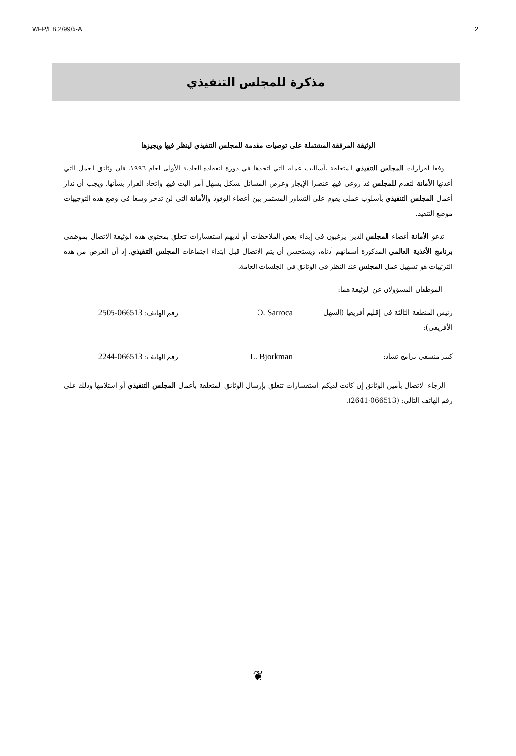WFP/EB.2/99/5-A 2
مذكرة للمجلس التنفيذي
الوثيقة المرفقة المشتملة على توصيات مقدمة للمجلس التنفيذي لينظر فيها ويجيزها
وفقا لقرارات المجلس التنفيذي المتعلقة بأساليب عمله التي اتخذها في دورة انعقاده العادية الأولى لعام ١٩٩٦، فان وثائق العمل التي أعدتها الأمانة لتقدم للمجلس قد روعي فيها عنصرا الإيجاز وعرض المسائل بشكل يسهل أمر البت فيها واتخاذ القرار بشأنها. ويجب أن تدار أعمال المجلس التنفيذي بأسلوب عملي يقوم على التشاور المستمر بين أعضاء الوفود والأمانة التي لن تدخر وسعا في وضع هذه التوجيهات موضع التنفيذ.
تدعو الأمانة أعضاء المجلس الذين يرغبون في إبداء بعض الملاحظات أو لديهم استفسارات تتعلق بمحتوى هذه الوثيقة الاتصال بموظفي برنامج الأغذية العالمي المذكورة أسمائهم أدناه، ويستحسن أن يتم الاتصال قبل ابتداء اجتماعات المجلس التنفيذي. إذ أن الغرض من هذه الترتيبات هو تسهيل عمل المجلس عند النظر في الوثائق في الجلسات العامة.
الموظفان المسؤولان عن الوثيقة هما:
رئيس المنطقة الثالثة في إقليم أفريقيا (السهل الأفريقي): O. Sarroca رقم الهاتف: 066513-2505
كبير منسقي برامج تشاد: L. Bjorkman رقم الهاتف: 066513-2244
الرجاء الاتصال بأمين الوثائق إن كانت لديكم استفسارات تتعلق بإرسال الوثائق المتعلقة بأعمال المجلس التنفيذي أو استلامها وذلك على رقم الهاتف التالي: (066513-2641).
❦